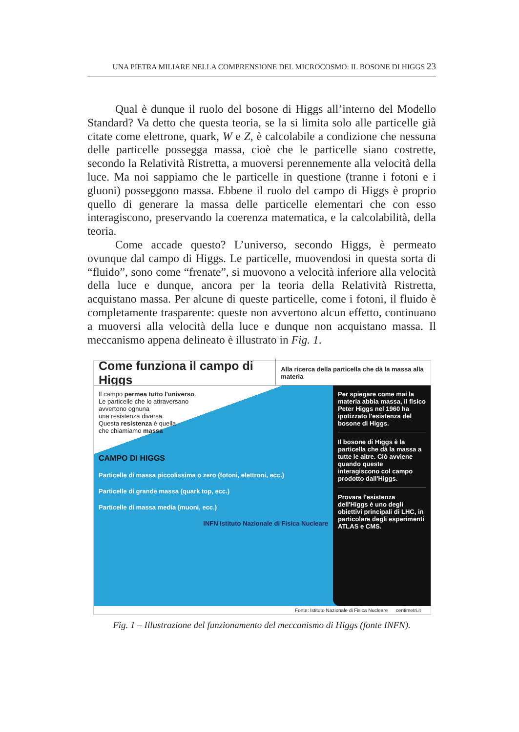UNA PIETRA MILIARE NELLA COMPRENSIONE DEL MICROCOSMO: IL BOSONE DI HIGGS 23
Qual è dunque il ruolo del bosone di Higgs all’interno del Modello Standard? Va detto che questa teoria, se la si limita solo alle particelle già citate come elettrone, quark, W e Z, è calcolabile a condizione che nessuna delle particelle possegga massa, cioè che le particelle siano costrette, secondo la Relatività Ristretta, a muoversi perennemente alla velocità della luce. Ma noi sappiamo che le particelle in questione (tranne i fotoni e i gluoni) posseggono massa. Ebbene il ruolo del campo di Higgs è proprio quello di generare la massa delle particelle elementari che con esso interagiscono, preservando la coerenza matematica, e la calcolabilità, della teoria.
Come accade questo? L’universo, secondo Higgs, è permeato ovunque dal campo di Higgs. Le particelle, muovendosi in questa sorta di “fluido”, sono come “frenate”, si muovono a velocità inferiore alla velocità della luce e dunque, ancora per la teoria della Relatività Ristretta, acquistano massa. Per alcune di queste particelle, come i fotoni, il fluido è completamente trasparente: queste non avvertono alcun effetto, continuano a muoversi alla velocità della luce e dunque non acquistano massa. Il meccanismo appena delineato è illustrato in Fig. 1.
Come funziona il campo di Higgs Alla ricerca della particella che dà la massa alla materia
Il campo permea tutto l'universo.
Le particelle che lo attraversano
avvertono ognuna
una resistenza diversa.
Questa resistenza è quella
che chiamiamo massa
CAMPO DI HIGGS
Particelle di massa piccolissima o zero (fotoni, elettroni, ecc.)
Particelle di grande massa (quark top, ecc.)
Particelle di massa media (muoni, ecc.)
INFN Istituto Nazionale di Fisica Nucleare
Per spiegare come mai la materia abbia massa, il fisico Peter Higgs nel 1960 ha ipotizzato l'esistenza del bosone di Higgs.
Il bosone di Higgs è la particella che dà la massa a tutte le altre. Ciò avviene quando queste interagiscono col campo prodotto dall'Higgs.
Provare l'esistenza dell'Higgs è uno degli obiettivi principali di LHC, in particolare degli esperimenti ATLAS e CMS.
Fonte: Istituto Nazionale di Fisica Nucleare centimetri.it
Fig. 1 – Illustrazione del funzionamento del meccanismo di Higgs (fonte INFN).